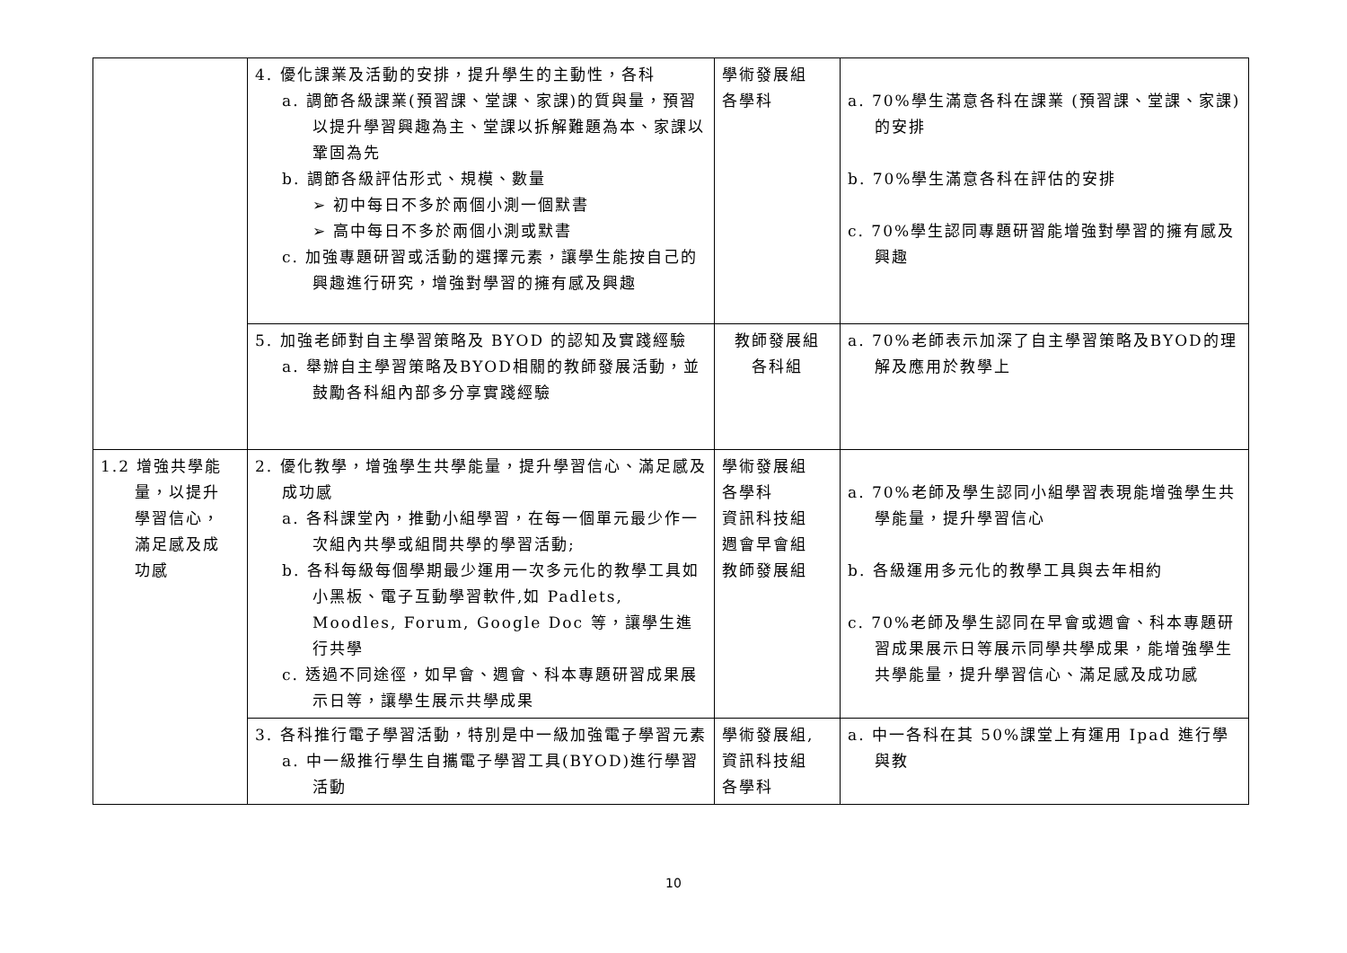| | 4. 優化課業及活動的安排，提升學生的主動性，各科 a. 調節各級課業(預習課、堂課、家課)的質與量，預習以提升學習興趣為主、堂課以拆解難題為本、家課以鞏固為先 b. 調節各級評估形式、規模、數量 ➢ 初中每日不多於兩個小測一個默書 ➢ 高中每日不多於兩個小測或默書 c. 加強專題研習或活動的選擇元素，讓學生能按自己的興趣進行研究，增強對學習的擁有感及興趣 | 學術發展組 各學科 | a. 70%學生滿意各科在課業 (預習課、堂課、家課)的安排 b. 70%學生滿意各科在評估的安排 c. 70%學生認同專題研習能增強對學習的擁有感及興趣 |
| | 5. 加強老師對自主學習策略及 BYOD 的認知及實踐經驗 a. 舉辦自主學習策略及BYOD相關的教師發展活動，並鼓勵各科組內部多分享實踐經驗 | 教師發展組 各科組 | a. 70%老師表示加深了自主學習策略及BYOD的理解及應用於教學上 |
| 1.2 增強共學能 量，以提升 學習信心， 滿足感及成 功感 | 2. 優化教學，增強學生共學能量，提升學習信心、滿足感及成功感 a. 各科課堂內，推動小組學習，在每一個單元最少作一次組內共學或組間共學的學習活動; b. 各科每級每個學期最少運用一次多元化的教學工具如小黑板、電子互動學習軟件,如 Padlets, Moodles, Forum, Google Doc 等，讓學生進行共學 c. 透過不同途徑，如早會、週會、科本專題研習成果展示日等，讓學生展示共學成果 | 學術發展組 各學科 資訊科技組 週會早會組 教師發展組 | a. 70%老師及學生認同小組學習表現能增強學生共學能量，提升學習信心 b. 各級運用多元化的教學工具與去年相約 c. 70%老師及學生認同在早會或週會、科本專題研習成果展示日等展示同學共學成果，能增強學生共學能量，提升學習信心、滿足感及成功感 |
| | 3. 各科推行電子學習活動，特別是中一級加強電子學習元素 a. 中一級推行學生自攜電子學習工具(BYOD)進行學習活動 | 學術發展組, 資訊科技組 各學科 | a. 中一各科在其 50%課堂上有運用 Ipad 進行學與教 |
10